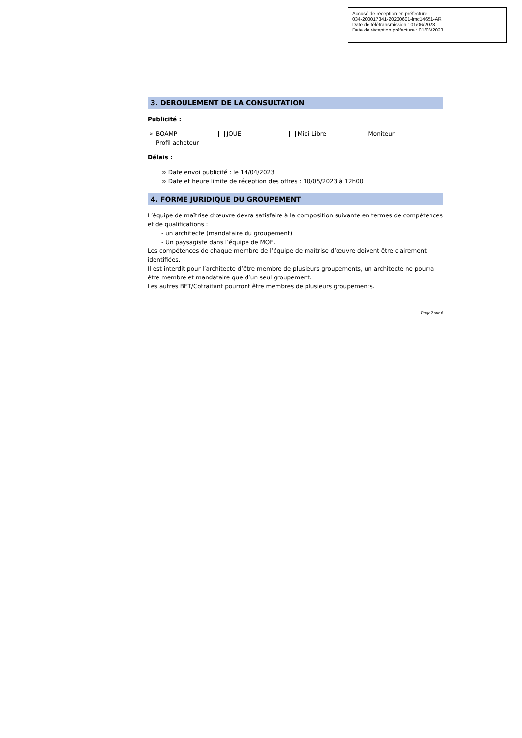Accusé de réception en préfecture
034-200017341-20230601-lmc14651-AR
Date de télétransmission : 01/06/2023
Date de réception préfecture : 01/06/2023
3. DEROULEMENT DE LA CONSULTATION
Publicité :
✕ BOAMP JOUE Midi Libre Moniteur
Profil acheteur
Délais :
∞ Date envoi publicité : le 14/04/2023
∞ Date et heure limite de réception des offres : 10/05/2023 à 12h00
4. FORME JURIDIQUE DU GROUPEMENT
L’équipe de maîtrise d’œuvre devra satisfaire à la composition suivante en termes de compétences et de qualifications :
- un architecte (mandataire du groupement)
- Un paysagiste dans l’équipe de MOE.
Les compétences de chaque membre de l’équipe de maîtrise d’œuvre doivent être clairement identifiées.
Il est interdit pour l’architecte d’être membre de plusieurs groupements, un architecte ne pourra être membre et mandataire que d’un seul groupement.
Les autres BET/Cotraitant pourront être membres de plusieurs groupements.
Page 2 sur 6